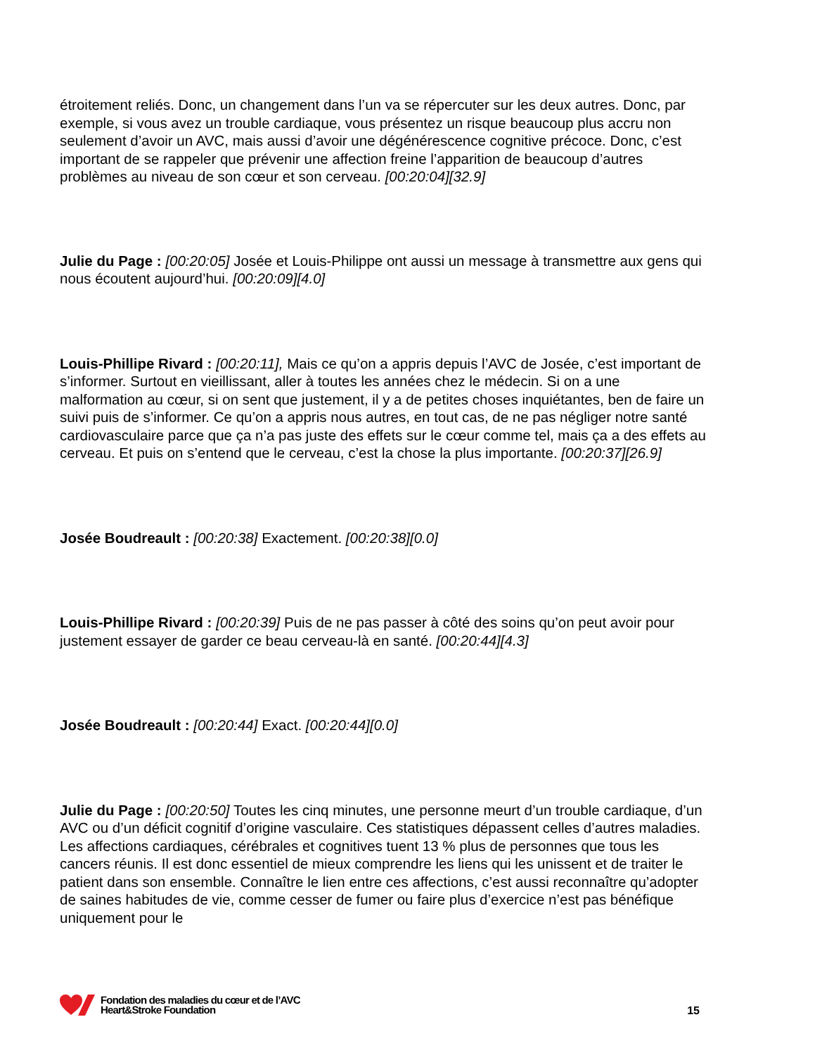étroitement reliés. Donc, un changement dans l’un va se répercuter sur les deux autres. Donc, par exemple, si vous avez un trouble cardiaque, vous présentez un risque beaucoup plus accru non seulement d’avoir un AVC, mais aussi d’avoir une dégénérescence cognitive précoce. Donc, c’est important de se rappeler que prévenir une affection freine l’apparition de beaucoup d’autres problèmes au niveau de son cœur et son cerveau. [00:20:04][32.9]
Julie du Page : [00:20:05] Josée et Louis-Philippe ont aussi un message à transmettre aux gens qui nous écoutent aujourd’hui. [00:20:09][4.0]
Louis-Phillipe Rivard : [00:20:11], Mais ce qu’on a appris depuis l’AVC de Josée, c’est important de s’informer. Surtout en vieillissant, aller à toutes les années chez le médecin. Si on a une malformation au cœur, si on sent que justement, il y a de petites choses inquiétantes, ben de faire un suivi puis de s’informer. Ce qu’on a appris nous autres, en tout cas, de ne pas négliger notre santé cardiovasculaire parce que ça n’a pas juste des effets sur le cœur comme tel, mais ça a des effets au cerveau. Et puis on s’entend que le cerveau, c’est la chose la plus importante. [00:20:37][26.9]
Josée Boudreault : [00:20:38] Exactement. [00:20:38][0.0]
Louis-Phillipe Rivard : [00:20:39] Puis de ne pas passer à côté des soins qu’on peut avoir pour justement essayer de garder ce beau cerveau-là en santé. [00:20:44][4.3]
Josée Boudreault : [00:20:44] Exact. [00:20:44][0.0]
Julie du Page : [00:20:50] Toutes les cinq minutes, une personne meurt d’un trouble cardiaque, d’un AVC ou d’un déficit cognitif d’origine vasculaire. Ces statistiques dépassent celles d’autres maladies. Les affections cardiaques, cérébrales et cognitives tuent 13 % plus de personnes que tous les cancers réunis. Il est donc essentiel de mieux comprendre les liens qui les unissent et de traiter le patient dans son ensemble. Connaître le lien entre ces affections, c’est aussi reconnaître qu’adopter de saines habitudes de vie, comme cesser de fumer ou faire plus d’exercice n’est pas bénéfique uniquement pour le
Fondation des maladies du cœur et de l’AVC
Heart&Stroke Foundation
15